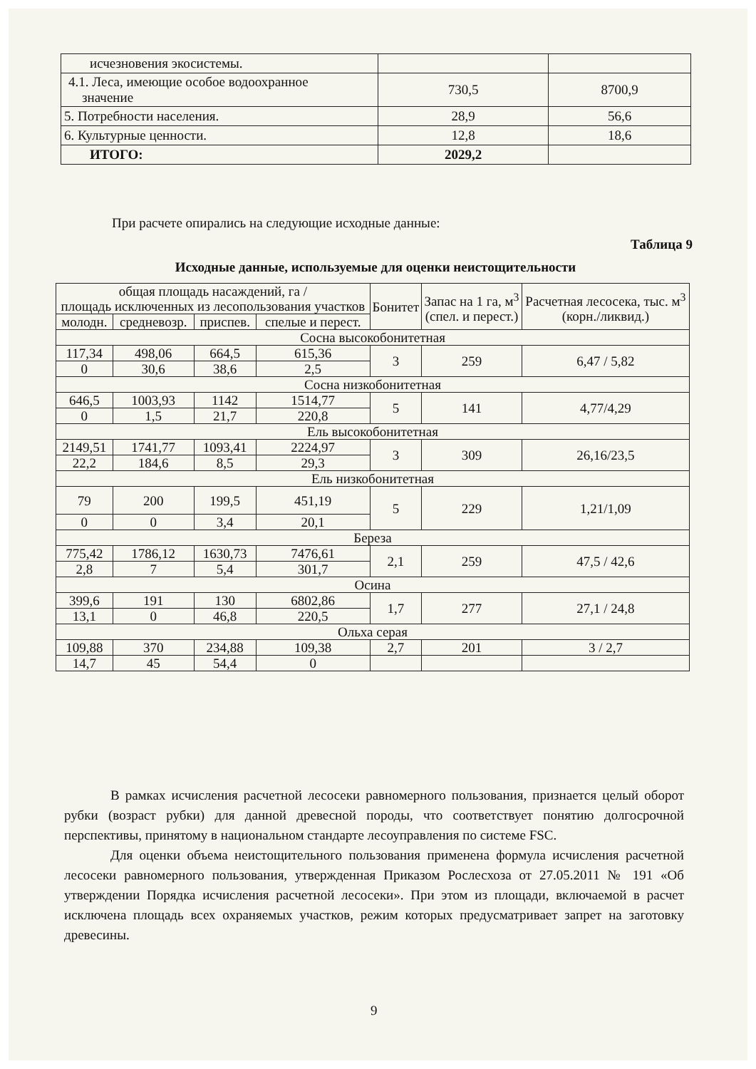| исчезновения экосистемы. | | |
| 4.1. Леса, имеющие особое водоохранное значение | 730,5 | 8700,9 |
| 5. Потребности населения. | 28,9 | 56,6 |
| 6. Культурные ценности. | 12,8 | 18,6 |
| ИТОГО: | 2029,2 | |
При расчете опирались на следующие исходные данные:
Таблица 9
Исходные данные, используемые для оценки неистощительности
| общая площадь насаждений, га / площадь исключенных из лесопользования участков | | | | Бонитет | Запас на 1 га, м<sup>3</sup> (спел. и перест.) | Расчетная лесосека, тыс. м<sup>3</sup> (корн./ликвид.) |
| молодн. | средневозр. | приспев. | спелые и перест. | | | |
| Сосна высокобонитетная | | | | | | |
| 117,34 | 498,06 | 664,5 | 615,36 | 3 | 259 | 6,47 / 5,82 |
| 0 | 30,6 | 38,6 | 2,5 | | | |
| Сосна низкобонитетная | | | | | | |
| 646,5 | 1003,93 | 1142 | 1514,77 | 5 | 141 | 4,77/4,29 |
| 0 | 1,5 | 21,7 | 220,8 | | | |
| Ель высокобонитетная | | | | | | |
| 2149,51 | 1741,77 | 1093,41 | 2224,97 | 3 | 309 | 26,16/23,5 |
| 22,2 | 184,6 | 8,5 | 29,3 | | | |
| Ель низкобонитетная | | | | | | |
| 79 | 200 | 199,5 | 451,19 | 5 | 229 | 1,21/1,09 |
| 0 | 0 | 3,4 | 20,1 | | | |
| Береза | | | | | | |
| 775,42 | 1786,12 | 1630,73 | 7476,61 | 2,1 | 259 | 47,5 / 42,6 |
| 2,8 | 7 | 5,4 | 301,7 | | | |
| Осина | | | | | | |
| 399,6 | 191 | 130 | 6802,86 | 1,7 | 277 | 27,1 / 24,8 |
| 13,1 | 0 | 46,8 | 220,5 | | | |
| Ольха серая | | | | | | |
| 109,88 | 370 | 234,88 | 109,38 | 2,7 | 201 | 3 / 2,7 |
| 14,7 | 45 | 54,4 | 0 | | | |
В рамках исчисления расчетной лесосеки равномерного пользования, признается целый оборот рубки (возраст рубки) для данной древесной породы, что соответствует понятию долгосрочной перспективы, принятому в национальном стандарте лесоуправления по системе FSC.
Для оценки объема неистощительного пользования применена формула исчисления расчетной лесосеки равномерного пользования, утвержденная Приказом Рослесхоза от 27.05.2011 № 191 «Об утверждении Порядка исчисления расчетной лесосеки». При этом из площади, включаемой в расчет исключена площадь всех охраняемых участков, режим которых предусматривает запрет на заготовку древесины.
9